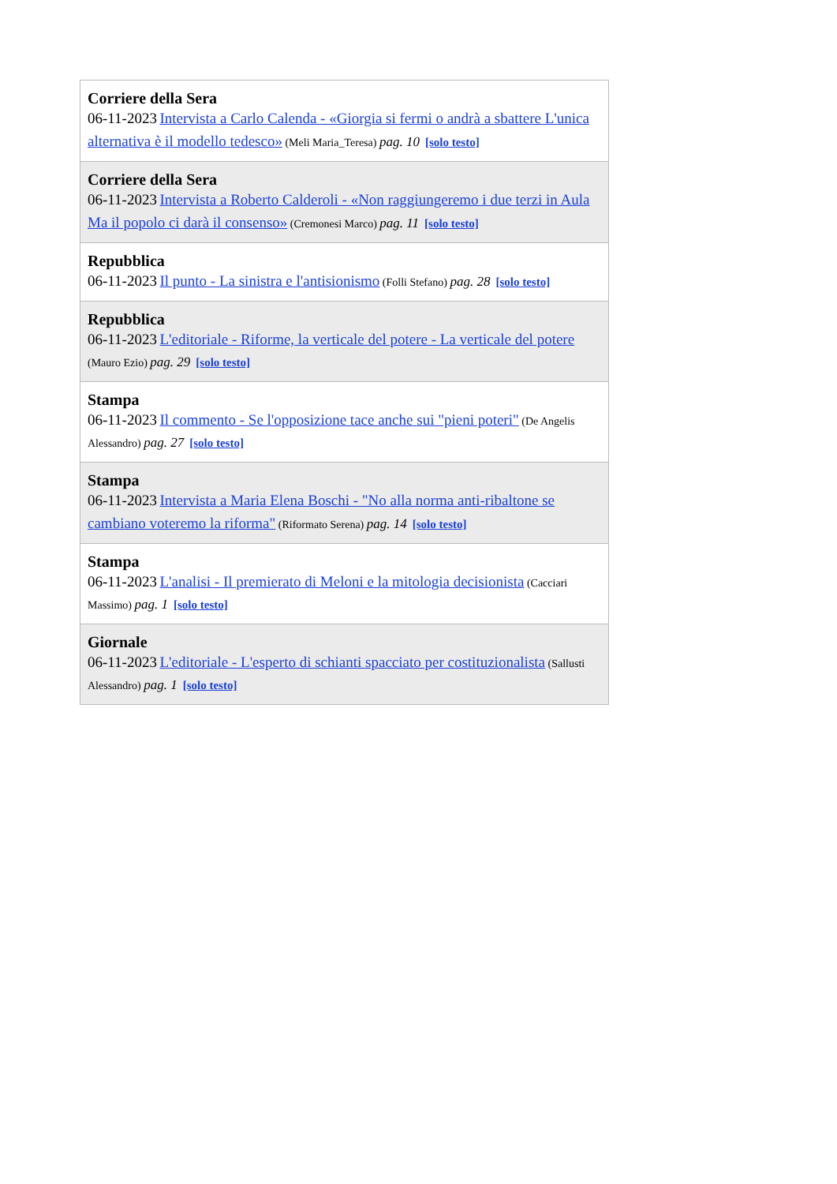| Corriere della Sera 06-11-2023 Intervista a Carlo Calenda - «Giorgia si fermi o andrà a sbattere L'unica alternativa è il modello tedesco» (Meli Maria_Teresa) pag. 10 [solo testo] |
| Corriere della Sera 06-11-2023 Intervista a Roberto Calderoli - «Non raggiungeremo i due terzi in Aula Ma il popolo ci darà il consenso» (Cremonesi Marco) pag. 11 [solo testo] |
| Repubblica 06-11-2023 Il punto - La sinistra e l'antisionismo (Folli Stefano) pag. 28 [solo testo] |
| Repubblica 06-11-2023 L'editoriale - Riforme, la verticale del potere - La verticale del potere (Mauro Ezio) pag. 29 [solo testo] |
| Stampa 06-11-2023 Il commento - Se l'opposizione tace anche sui "pieni poteri" (De Angelis Alessandro) pag. 27 [solo testo] |
| Stampa 06-11-2023 Intervista a Maria Elena Boschi - "No alla norma anti-ribaltone se cambiano voteremo la riforma" (Riformato Serena) pag. 14 [solo testo] |
| Stampa 06-11-2023 L'analisi - Il premierato di Meloni e la mitologia decisionista (Cacciari Massimo) pag. 1 [solo testo] |
| Giornale 06-11-2023 L'editoriale - L'esperto di schianti spacciato per costituzionalista (Sallusti Alessandro) pag. 1 [solo testo] |